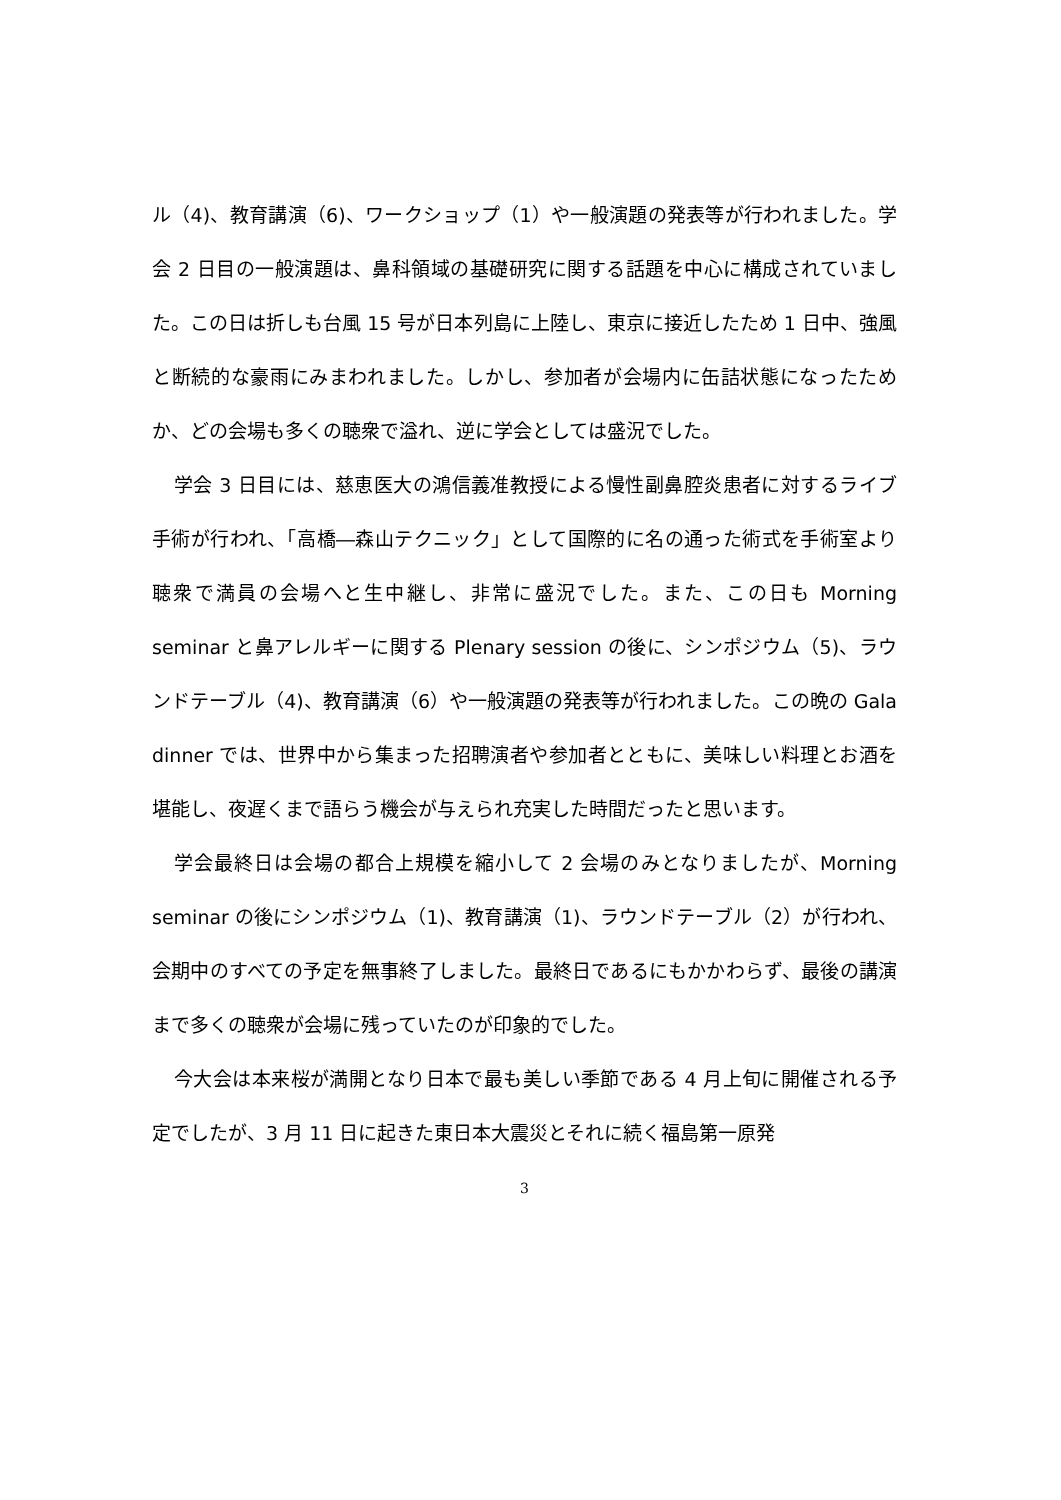ル（4)、教育講演（6)、ワークショップ（1）や一般演題の発表等が行われました。学会 2 日目の一般演題は、鼻科領域の基礎研究に関する話題を中心に構成されていました。この日は折しも台風 15 号が日本列島に上陸し、東京に接近したため 1 日中、強風と断続的な豪雨にみまわれました。しかし、参加者が会場内に缶詰状態になったためか、どの会場も多くの聴衆で溢れ、逆に学会としては盛況でした。
学会 3 日目には、慈恵医大の鴻信義准教授による慢性副鼻腔炎患者に対するライブ手術が行われ、「高橋―森山テクニック」として国際的に名の通った術式を手術室より聴衆で満員の会場へと生中継し、非常に盛況でした。また、この日も Morning seminar と鼻アレルギーに関する Plenary session の後に、シンポジウム（5)、ラウンドテーブル（4)、教育講演（6）や一般演題の発表等が行われました。この晩の Gala dinner では、世界中から集まった招聘演者や参加者とともに、美味しい料理とお酒を堪能し、夜遅くまで語らう機会が与えられ充実した時間だったと思います。
学会最終日は会場の都合上規模を縮小して 2 会場のみとなりましたが、Morning seminar の後にシンポジウム（1)、教育講演（1)、ラウンドテーブル（2）が行われ、会期中のすべての予定を無事終了しました。最終日であるにもかかわらず、最後の講演まで多くの聴衆が会場に残っていたのが印象的でした。
今大会は本来桜が満開となり日本で最も美しい季節である 4 月上旬に開催される予定でしたが、3 月 11 日に起きた東日本大震災とそれに続く福島第一原発
3